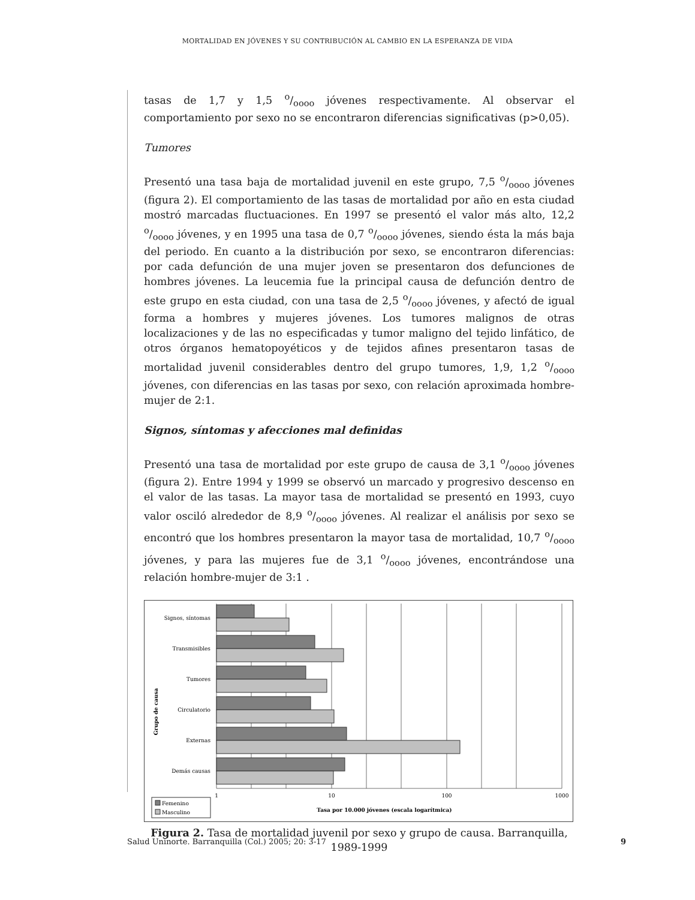MORTALIDAD EN JÓVENES Y SU CONTRIBUCIÓN AL CAMBIO EN LA ESPERANZA DE VIDA
tasas de 1,7 y 1,5 o/oooo jóvenes respectivamente. Al observar el comportamiento por sexo no se encontraron diferencias significativas (p>0,05).
Tumores
Presentó una tasa baja de mortalidad juvenil en este grupo, 7,5 o/oooo jóvenes (figura 2). El comportamiento de las tasas de mortalidad por año en esta ciudad mostró marcadas fluctuaciones. En 1997 se presentó el valor más alto, 12,2 o/oooo jóvenes, y en 1995 una tasa de 0,7 o/oooo jóvenes, siendo ésta la más baja del periodo. En cuanto a la distribución por sexo, se encontraron diferencias: por cada defunción de una mujer joven se presentaron dos defunciones de hombres jóvenes. La leucemia fue la principal causa de defunción dentro de este grupo en esta ciudad, con una tasa de 2,5 o/oooo jóvenes, y afectó de igual forma a hombres y mujeres jóvenes. Los tumores malignos de otras localizaciones y de las no especificadas y tumor maligno del tejido linfático, de otros órganos hematopoyéticos y de tejidos afines presentaron tasas de mortalidad juvenil considerables dentro del grupo tumores, 1,9, 1,2 o/oooo jóvenes, con diferencias en las tasas por sexo, con relación aproximada hombre-mujer de 2:1.
Signos, síntomas y afecciones mal definidas
Presentó una tasa de mortalidad por este grupo de causa de 3,1 o/oooo jóvenes (figura 2). Entre 1994 y 1999 se observó un marcado y progresivo descenso en el valor de las tasas. La mayor tasa de mortalidad se presentó en 1993, cuyo valor osciló alrededor de 8,9 o/oooo jóvenes. Al realizar el análisis por sexo se encontró que los hombres presentaron la mayor tasa de mortalidad, 10,7 o/oooo jóvenes, y para las mujeres fue de 3,1 o/oooo jóvenes, encontrándose una relación hombre-mujer de 3:1 .
Signos, síntomas
Transmisibles
Tumores
Circulatorio
Externas
Demás causas
Grupo de causa
1
10
100
1000
Tasa por 10.000 jóvenes (escala logarítmica)
Femenino
Masculino
Figura 2. Tasa de mortalidad juvenil por sexo y grupo de causa. Barranquilla,
1989-1999
Salud Uninorte. Barranquilla (Col.) 2005; 20: 3-17 9